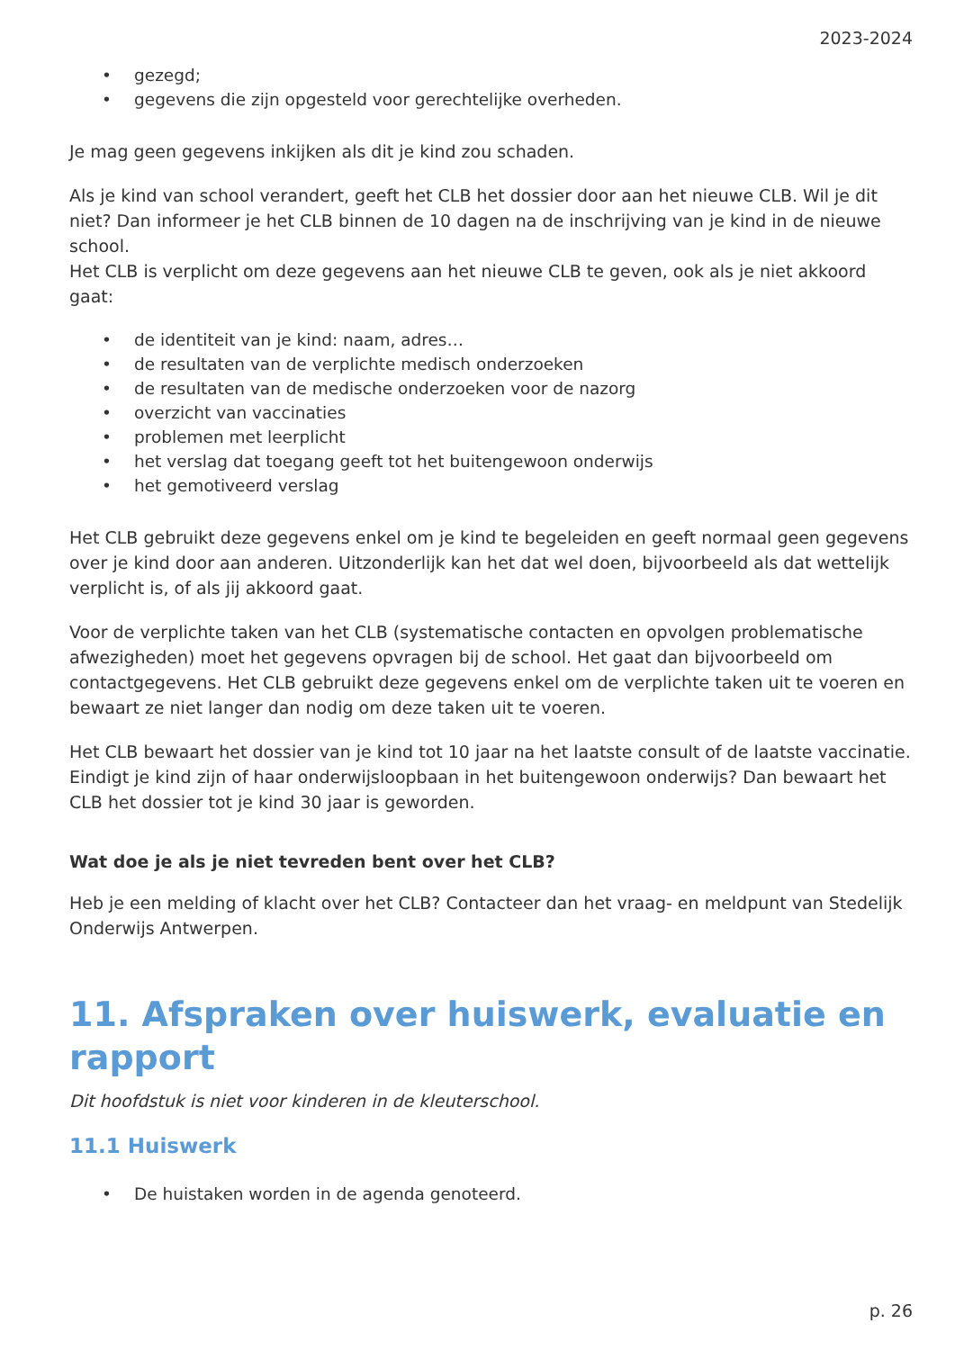2023-2024
• gezegd;
• gegevens die zijn opgesteld voor gerechtelijke overheden.
Je mag geen gegevens inkijken als dit je kind zou schaden.
Als je kind van school verandert, geeft het CLB het dossier door aan het nieuwe CLB. Wil je dit niet? Dan informeer je het CLB binnen de 10 dagen na de inschrijving van je kind in de nieuwe school.
Het CLB is verplicht om deze gegevens aan het nieuwe CLB te geven, ook als je niet akkoord gaat:
• de identiteit van je kind: naam, adres…
• de resultaten van de verplichte medisch onderzoeken
• de resultaten van de medische onderzoeken voor de nazorg
• overzicht van vaccinaties
• problemen met leerplicht
• het verslag dat toegang geeft tot het buitengewoon onderwijs
• het gemotiveerd verslag
Het CLB gebruikt deze gegevens enkel om je kind te begeleiden en geeft normaal geen gegevens over je kind door aan anderen. Uitzonderlijk kan het dat wel doen, bijvoorbeeld als dat wettelijk verplicht is, of als jij akkoord gaat.
Voor de verplichte taken van het CLB (systematische contacten en opvolgen problematische afwezigheden) moet het gegevens opvragen bij de school. Het gaat dan bijvoorbeeld om contactgegevens. Het CLB gebruikt deze gegevens enkel om de verplichte taken uit te voeren en bewaart ze niet langer dan nodig om deze taken uit te voeren.
Het CLB bewaart het dossier van je kind tot 10 jaar na het laatste consult of de laatste vaccinatie. Eindigt je kind zijn of haar onderwijsloopbaan in het buitengewoon onderwijs? Dan bewaart het CLB het dossier tot je kind 30 jaar is geworden.
Wat doe je als je niet tevreden bent over het CLB?
Heb je een melding of klacht over het CLB? Contacteer dan het vraag- en meldpunt van Stedelijk Onderwijs Antwerpen.
11. Afspraken over huiswerk, evaluatie en rapport
Dit hoofdstuk is niet voor kinderen in de kleuterschool.
11.1 Huiswerk
• De huistaken worden in de agenda genoteerd.
p. 26